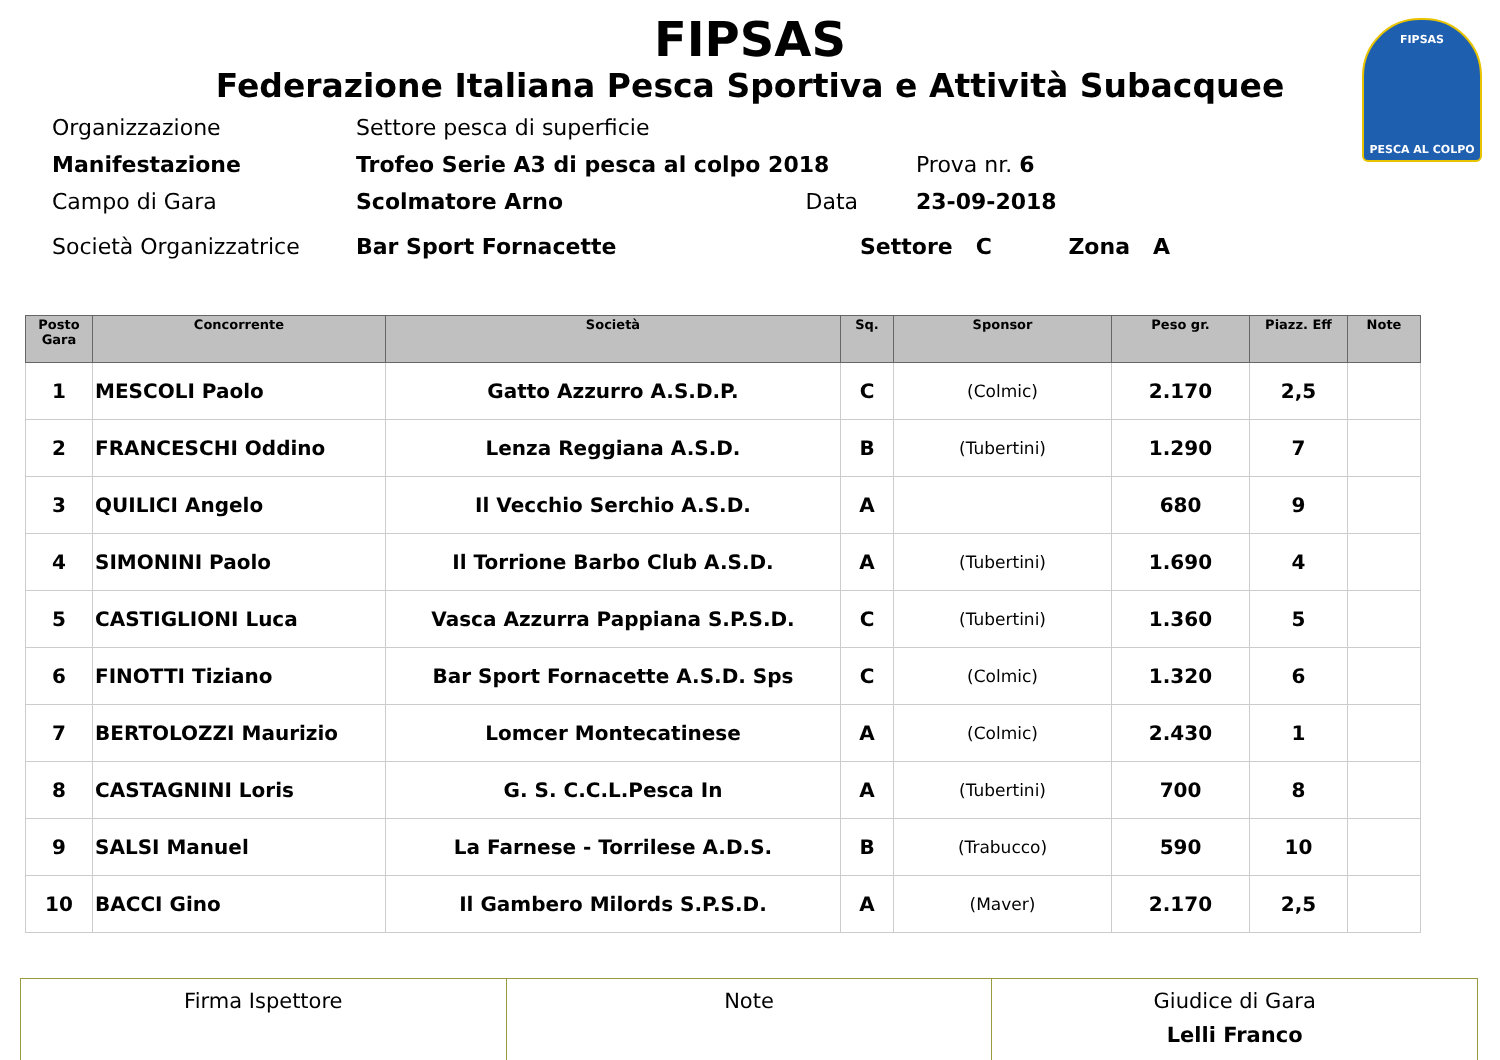FIPSAS
PESCA AL COLPO
FIPSAS
Federazione Italiana Pesca Sportiva e Attività Subacquee
| Organizzazione | Settore pesca di superficie | | |
| Manifestazione | Trofeo Serie A3 di pesca al colpo 2018 | | Prova nr. 6 |
| Campo di Gara | Scolmatore Arno | Data | 23-09-2018 |
| Società Organizzatrice | Bar Sport Fornacette | | Settore C Zona A |
| Posto Gara | Concorrente | Società | Sq. | Sponsor | Peso gr. | Piazz. Eff | Note |
| --- | --- | --- | --- | --- | --- | --- | --- |
| 1 | MESCOLI Paolo | Gatto Azzurro A.S.D.P. | C | (Colmic) | 2.170 | 2,5 | |
| 2 | FRANCESCHI Oddino | Lenza Reggiana A.S.D. | B | (Tubertini) | 1.290 | 7 | |
| 3 | QUILICI Angelo | Il Vecchio Serchio A.S.D. | A | | 680 | 9 | |
| 4 | SIMONINI Paolo | Il Torrione Barbo Club A.S.D. | A | (Tubertini) | 1.690 | 4 | |
| 5 | CASTIGLIONI Luca | Vasca Azzurra Pappiana S.P.S.D. | C | (Tubertini) | 1.360 | 5 | |
| 6 | FINOTTI Tiziano | Bar Sport Fornacette A.S.D. Sps | C | (Colmic) | 1.320 | 6 | |
| 7 | BERTOLOZZI Maurizio | Lomcer Montecatinese | A | (Colmic) | 2.430 | 1 | |
| 8 | CASTAGNINI Loris | G. S. C.C.L.Pesca In | A | (Tubertini) | 700 | 8 | |
| 9 | SALSI Manuel | La Farnese - Torrilese A.D.S. | B | (Trabucco) | 590 | 10 | |
| 10 | BACCI Gino | Il Gambero Milords S.P.S.D. | A | (Maver) | 2.170 | 2,5 | |
| Firma Ispettore | Note | Giudice di Gara Lelli Franco |